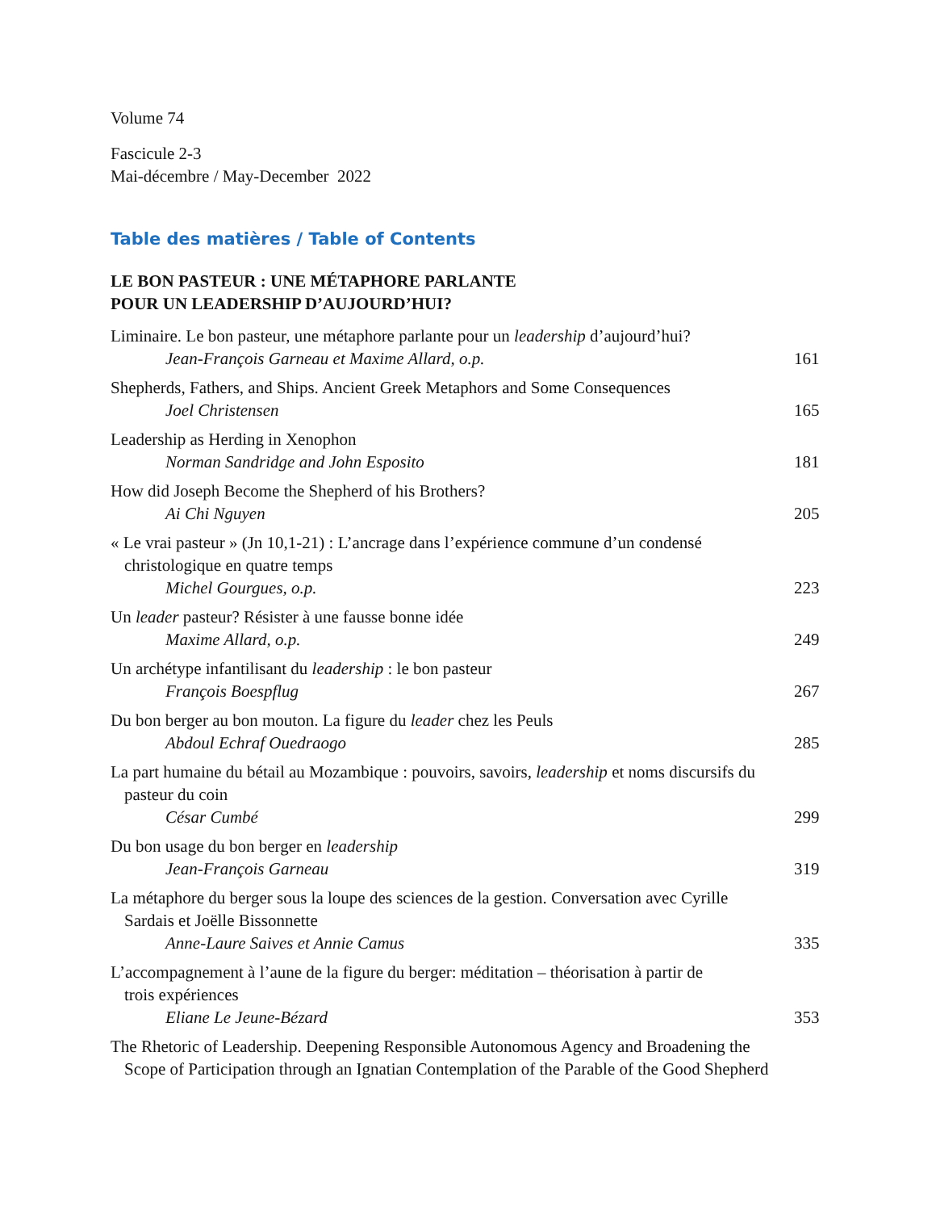Volume 74
Fascicule 2-3
Mai-décembre / May-December 2022
Table des matières / Table of Contents
LE BON PASTEUR : UNE MÉTAPHORE PARLANTE
POUR UN LEADERSHIP D’AUJOURD’HUI?
Liminaire. Le bon pasteur, une métaphore parlante pour un leadership d’aujourd’hui?
Jean-François Garneau et Maxime Allard, o.p. 161
Shepherds, Fathers, and Ships. Ancient Greek Metaphors and Some Consequences
Joel Christensen 165
Leadership as Herding in Xenophon
Norman Sandridge and John Esposito 181
How did Joseph Become the Shepherd of his Brothers?
Ai Chi Nguyen 205
« Le vrai pasteur » (Jn 10,1-21) : L’ancrage dans l’expérience commune d’un condensé
christologique en quatre temps
Michel Gourgues, o.p. 223
Un leader pasteur? Résister à une fausse bonne idée
Maxime Allard, o.p. 249
Un archétype infantilisant du leadership : le bon pasteur
François Boespflug 267
Du bon berger au bon mouton. La figure du leader chez les Peuls
Abdoul Echraf Ouedraogo 285
La part humaine du bétail au Mozambique : pouvoirs, savoirs, leadership et noms discursifs du
pasteur du coin
César Cumbé 299
Du bon usage du bon berger en leadership
Jean-François Garneau 319
La métaphore du berger sous la loupe des sciences de la gestion. Conversation avec Cyrille
Sardais et Joëlle Bissonnette
Anne-Laure Saives et Annie Camus 335
L’accompagnement à l’aune de la figure du berger: méditation – théorisation à partir de
trois expériences
Eliane Le Jeune-Bézard 353
The Rhetoric of Leadership. Deepening Responsible Autonomous Agency and Broadening the
Scope of Participation through an Ignatian Contemplation of the Parable of the Good Shepherd